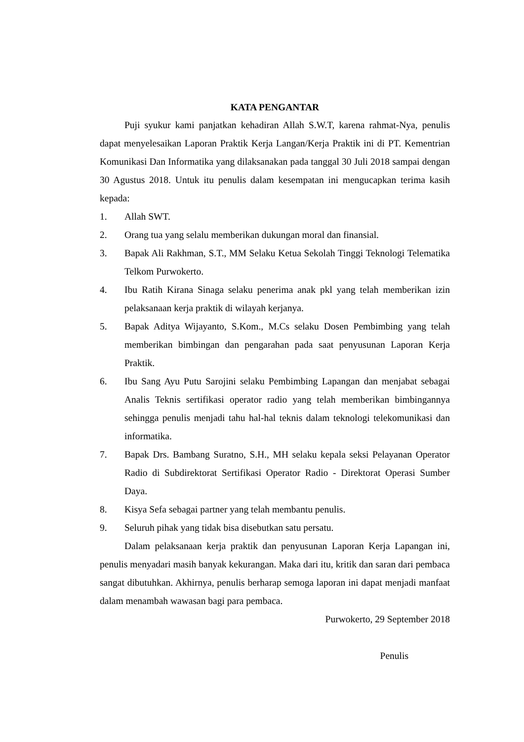KATA PENGANTAR
Puji syukur kami panjatkan kehadiran Allah S.W.T, karena rahmat-Nya, penulis dapat menyelesaikan Laporan Praktik Kerja Langan/Kerja Praktik ini di PT. Kementrian Komunikasi Dan Informatika yang dilaksanakan pada tanggal 30 Juli 2018 sampai dengan 30 Agustus 2018. Untuk itu penulis dalam kesempatan ini mengucapkan terima kasih kepada:
1. Allah SWT.
2. Orang tua yang selalu memberikan dukungan moral dan finansial.
3. Bapak Ali Rakhman, S.T., MM Selaku Ketua Sekolah Tinggi Teknologi Telematika Telkom Purwokerto.
4. Ibu Ratih Kirana Sinaga selaku penerima anak pkl yang telah memberikan izin pelaksanaan kerja praktik di wilayah kerjanya.
5. Bapak Aditya Wijayanto, S.Kom., M.Cs selaku Dosen Pembimbing yang telah memberikan bimbingan dan pengarahan pada saat penyusunan Laporan Kerja Praktik.
6. Ibu Sang Ayu Putu Sarojini selaku Pembimbing Lapangan dan menjabat sebagai Analis Teknis sertifikasi operator radio yang telah memberikan bimbingannya sehingga penulis menjadi tahu hal-hal teknis dalam teknologi telekomunikasi dan informatika.
7. Bapak Drs. Bambang Suratno, S.H., MH selaku kepala seksi Pelayanan Operator Radio di Subdirektorat Sertifikasi Operator Radio - Direktorat Operasi Sumber Daya.
8. Kisya Sefa sebagai partner yang telah membantu penulis.
9. Seluruh pihak yang tidak bisa disebutkan satu persatu.
Dalam pelaksanaan kerja praktik dan penyusunan Laporan Kerja Lapangan ini, penulis menyadari masih banyak kekurangan. Maka dari itu, kritik dan saran dari pembaca sangat dibutuhkan. Akhirnya, penulis berharap semoga laporan ini dapat menjadi manfaat dalam menambah wawasan bagi para pembaca.
Purwokerto, 29 September 2018
Penulis